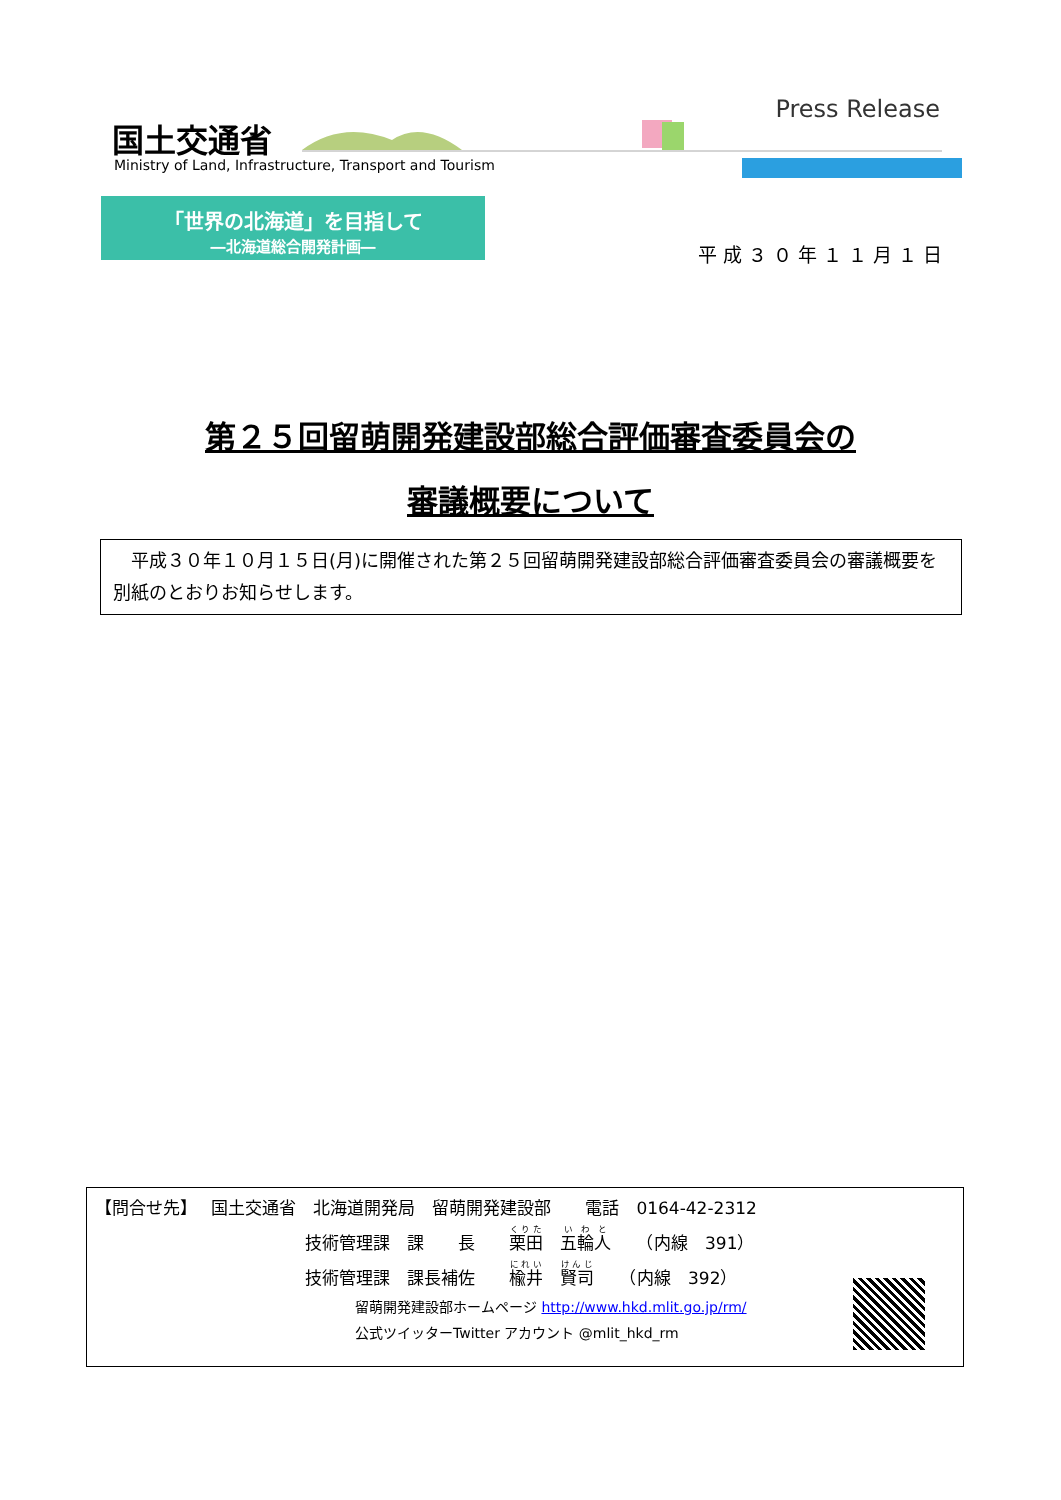国土交通省
Ministry of Land, Infrastructure, Transport and Tourism
Press Release
「世界の北海道」を目指して
―北海道総合開発計画―
平成３０年１１月１日
第２５回留萌開発建設部総合評価審査委員会の
審議概要について
　平成３０年１０月１５日(月)に開催された第２５回留萌開発建設部総合評価審査委員会の審議概要を別紙のとおりお知らせします。
【問合せ先】　 国土交通省　北海道開発局　留萌開発建設部　　電話　0164-42-2312
技術管理課　課　　長　　栗田　五輪人　　（内線　391）
技術管理課　課長補佐　　楡井　賢司　　（内線　392）
留萌開発建設部ホームページ http://www.hkd.mlit.go.jp/rm/
公式ツイッターTwitter アカウント @mlit_hkd_rm